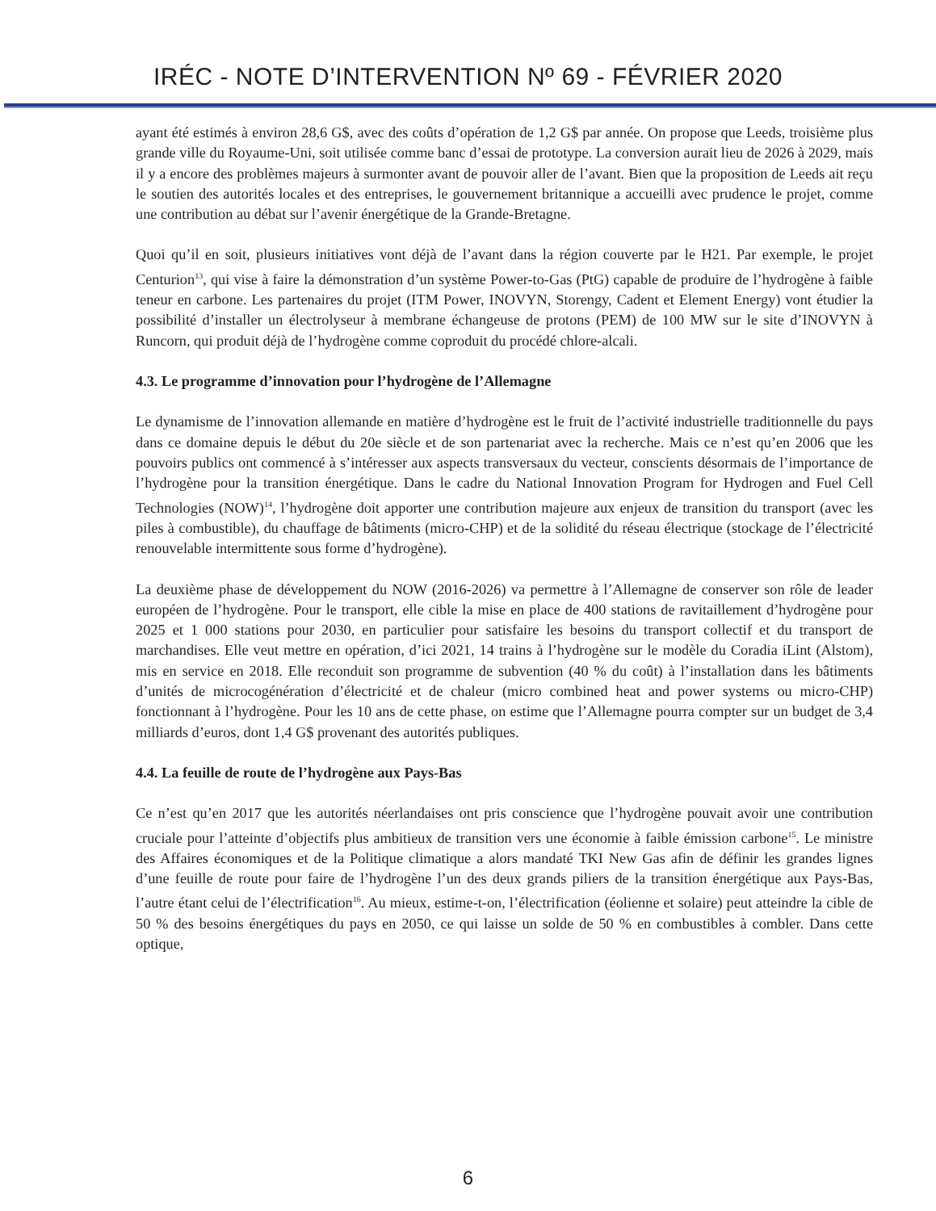IRÉC - NOTE D’INTERVENTION Nº 69 - FÉVRIER 2020
ayant été estimés à environ 28,6 G$, avec des coûts d’opération de 1,2 G$ par année. On propose que Leeds, troisième plus grande ville du Royaume-Uni, soit utilisée comme banc d’essai de prototype. La conversion aurait lieu de 2026 à 2029, mais il y a encore des problèmes majeurs à surmonter avant de pouvoir aller de l’avant. Bien que la proposition de Leeds ait reçu le soutien des autorités locales et des entreprises, le gouvernement britannique a accueilli avec prudence le projet, comme une contribution au débat sur l’avenir énergétique de la Grande-Bretagne.
Quoi qu’il en soit, plusieurs initiatives vont déjà de l’avant dans la région couverte par le H21. Par exemple, le projet Centurion<sup>13</sup>, qui vise à faire la démonstration d’un système Power-to-Gas (PtG) capable de produire de l’hydrogène à faible teneur en carbone. Les partenaires du projet (ITM Power, INOVYN, Storengy, Cadent et Element Energy) vont étudier la possibilité d’installer un électrolyseur à membrane échangeuse de protons (PEM) de 100 MW sur le site d’INOVYN à Runcorn, qui produit déjà de l’hydrogène comme coproduit du procédé chlore-alcali.
4.3. Le programme d’innovation pour l’hydrogène de l’Allemagne
Le dynamisme de l’innovation allemande en matière d’hydrogène est le fruit de l’activité industrielle traditionnelle du pays dans ce domaine depuis le début du 20e siècle et de son partenariat avec la recherche. Mais ce n’est qu’en 2006 que les pouvoirs publics ont commencé à s’intéresser aux aspects transversaux du vecteur, conscients désormais de l’importance de l’hydrogène pour la transition énergétique. Dans le cadre du National Innovation Program for Hydrogen and Fuel Cell Technologies (NOW)<sup>14</sup>, l’hydrogène doit apporter une contribution majeure aux enjeux de transition du transport (avec les piles à combustible), du chauffage de bâtiments (micro-CHP) et de la solidité du réseau électrique (stockage de l’électricité renouvelable intermittente sous forme d’hydrogène).
La deuxième phase de développement du NOW (2016-2026) va permettre à l’Allemagne de conserver son rôle de leader européen de l’hydrogène. Pour le transport, elle cible la mise en place de 400 stations de ravitaillement d’hydrogène pour 2025 et 1 000 stations pour 2030, en particulier pour satisfaire les besoins du transport collectif et du transport de marchandises. Elle veut mettre en opération, d’ici 2021, 14 trains à l’hydrogène sur le modèle du Coradia iLint (Alstom), mis en service en 2018. Elle reconduit son programme de subvention (40 % du coût) à l’installation dans les bâtiments d’unités de microcogénération d’électricité et de chaleur (micro combined heat and power systems ou micro-CHP) fonctionnant à l’hydrogène. Pour les 10 ans de cette phase, on estime que l’Allemagne pourra compter sur un budget de 3,4 milliards d’euros, dont 1,4 G$ provenant des autorités publiques.
4.4. La feuille de route de l’hydrogène aux Pays-Bas
Ce n’est qu’en 2017 que les autorités néerlandaises ont pris conscience que l’hydrogène pouvait avoir une contribution cruciale pour l’atteinte d’objectifs plus ambitieux de transition vers une économie à faible émission carbone<sup>15</sup>. Le ministre des Affaires économiques et de la Politique climatique a alors mandaté TKI New Gas afin de définir les grandes lignes d’une feuille de route pour faire de l’hydrogène l’un des deux grands piliers de la transition énergétique aux Pays-Bas, l’autre étant celui de l’électrification<sup>16</sup>. Au mieux, estime-t-on, l’électrification (éolienne et solaire) peut atteindre la cible de 50 % des besoins énergétiques du pays en 2050, ce qui laisse un solde de 50 % en combustibles à combler. Dans cette optique,
6